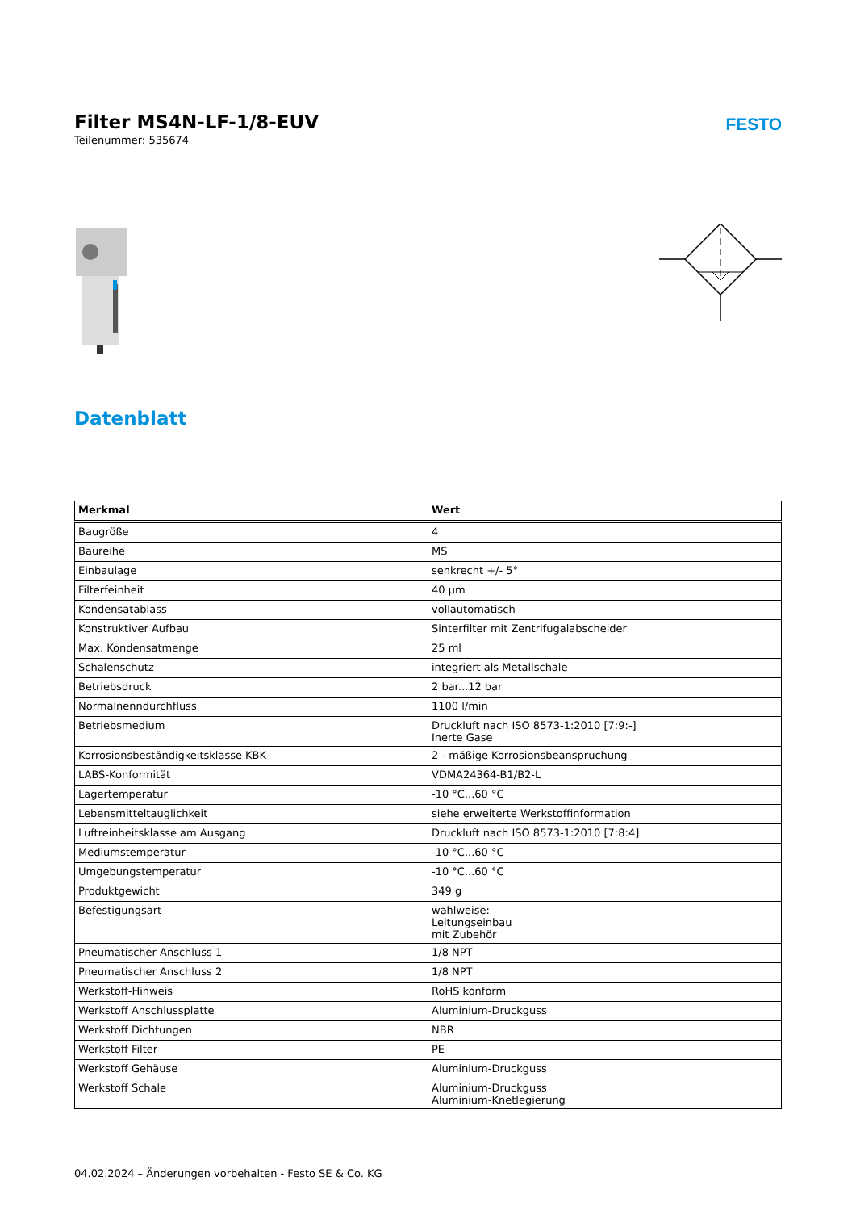Filter MS4N-LF-1/8-EUV
Teilenummer: 535674
FESTO
Datenblatt
| Merkmal | Wert |
| --- | --- |
| Baugröße | 4 |
| Baureihe | MS |
| Einbaulage | senkrecht +/- 5° |
| Filterfeinheit | 40 µm |
| Kondensatablass | vollautomatisch |
| Konstruktiver Aufbau | Sinterfilter mit Zentrifugalabscheider |
| Max. Kondensatmenge | 25 ml |
| Schalenschutz | integriert als Metallschale |
| Betriebsdruck | 2 bar...12 bar |
| Normalnenndurchfluss | 1100 l/min |
| Betriebsmedium | Druckluft nach ISO 8573-1:2010 [7:9:-] Inerte Gase |
| Korrosionsbeständigkeitsklasse KBK | 2 - mäßige Korrosionsbeanspruchung |
| LABS-Konformität | VDMA24364-B1/B2-L |
| Lagertemperatur | -10 °C...60 °C |
| Lebensmitteltauglichkeit | siehe erweiterte Werkstoffinformation |
| Luftreinheitsklasse am Ausgang | Druckluft nach ISO 8573-1:2010 [7:8:4] |
| Mediumstemperatur | -10 °C...60 °C |
| Umgebungstemperatur | -10 °C...60 °C |
| Produktgewicht | 349 g |
| Befestigungsart | wahlweise: Leitungseinbau mit Zubehör |
| Pneumatischer Anschluss 1 | 1/8 NPT |
| Pneumatischer Anschluss 2 | 1/8 NPT |
| Werkstoff-Hinweis | RoHS konform |
| Werkstoff Anschlussplatte | Aluminium-Druckguss |
| Werkstoff Dichtungen | NBR |
| Werkstoff Filter | PE |
| Werkstoff Gehäuse | Aluminium-Druckguss |
| Werkstoff Schale | Aluminium-Druckguss Aluminium-Knetlegierung |
04.02.2024 – Änderungen vorbehalten - Festo SE & Co. KG